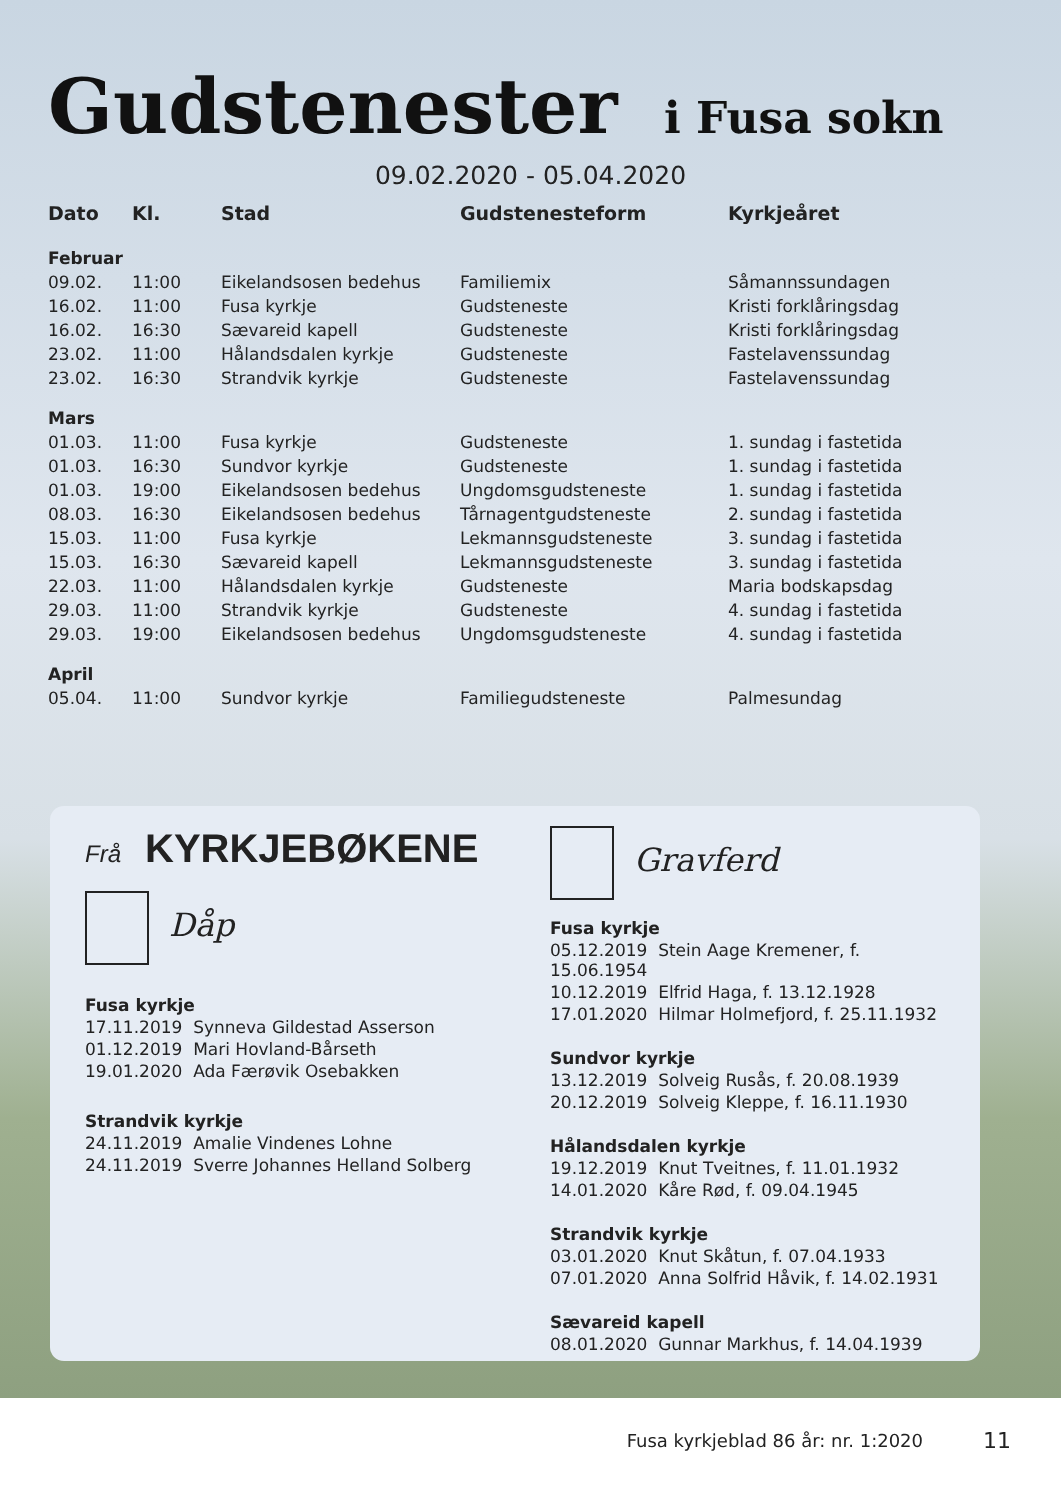Gudstenester i Fusa sokn
09.02.2020 - 05.04.2020
| Dato | Kl. | Stad | Gudstenesteform | Kyrkjeåret |
| --- | --- | --- | --- | --- |
| Februar | | | | |
| 09.02. | 11:00 | Eikelandsosen bedehus | Familiemix | Såmannssundagen |
| 16.02. | 11:00 | Fusa kyrkje | Gudsteneste | Kristi forklåringsdag |
| 16.02. | 16:30 | Sævareid kapell | Gudsteneste | Kristi forklåringsdag |
| 23.02. | 11:00 | Hålandsdalen kyrkje | Gudsteneste | Fastelavenssundag |
| 23.02. | 16:30 | Strandvik kyrkje | Gudsteneste | Fastelavenssundag |
| Mars | | | | |
| 01.03. | 11:00 | Fusa kyrkje | Gudsteneste | 1. sundag i fastetida |
| 01.03. | 16:30 | Sundvor kyrkje | Gudsteneste | 1. sundag i fastetida |
| 01.03. | 19:00 | Eikelandsosen bedehus | Ungdomsgudsteneste | 1. sundag i fastetida |
| 08.03. | 16:30 | Eikelandsosen bedehus | Tårnagentgudsteneste | 2. sundag i fastetida |
| 15.03. | 11:00 | Fusa kyrkje | Lekmannsgudsteneste | 3. sundag i fastetida |
| 15.03. | 16:30 | Sævareid kapell | Lekmannsgudsteneste | 3. sundag i fastetida |
| 22.03. | 11:00 | Hålandsdalen kyrkje | Gudsteneste | Maria bodskapsdag |
| 29.03. | 11:00 | Strandvik kyrkje | Gudsteneste | 4. sundag i fastetida |
| 29.03. | 19:00 | Eikelandsosen bedehus | Ungdomsgudsteneste | 4. sundag i fastetida |
| April | | | | |
| 05.04. | 11:00 | Sundvor kyrkje | Familiegudsteneste | Palmesundag |
Frå KYRKJEBØKENE
Dåp
Fusa kyrkje
17.11.2019 Synneva Gildestad Asserson
01.12.2019 Mari Hovland-Bårseth
19.01.2020 Ada Færøvik Osebakken
Strandvik kyrkje
24.11.2019 Amalie Vindenes Lohne
24.11.2019 Sverre Johannes Helland Solberg
Gravferd
Fusa kyrkje
05.12.2019 Stein Aage Kremener, f. 15.06.1954
10.12.2019 Elfrid Haga, f. 13.12.1928
17.01.2020 Hilmar Holmefjord, f. 25.11.1932
Sundvor kyrkje
13.12.2019 Solveig Rusås, f. 20.08.1939
20.12.2019 Solveig Kleppe, f. 16.11.1930
Hålandsdalen kyrkje
19.12.2019 Knut Tveitnes, f. 11.01.1932
14.01.2020 Kåre Rød, f. 09.04.1945
Strandvik kyrkje
03.01.2020 Knut Skåtun, f. 07.04.1933
07.01.2020 Anna Solfrid Håvik, f. 14.02.1931
Sævareid kapell
08.01.2020 Gunnar Markhus, f. 14.04.1939
Fusa kyrkjeblad 86 år: nr. 1:2020 11